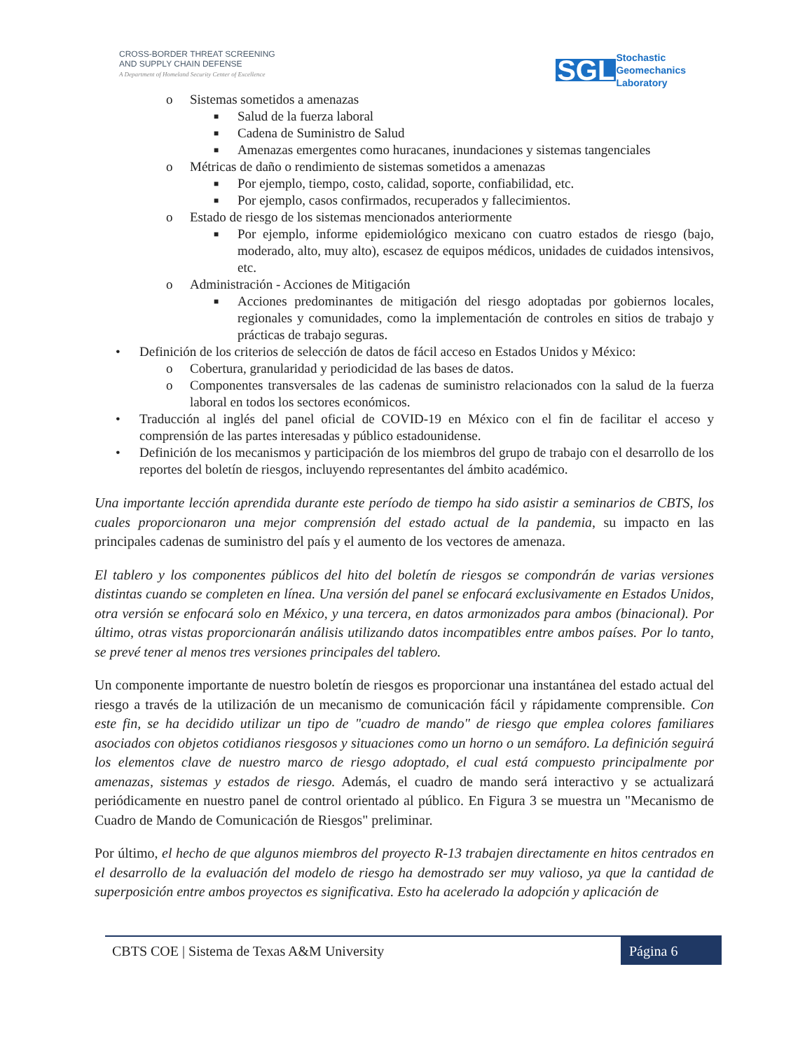CROSS-BORDER THREAT SCREENING
AND SUPPLY CHAIN DEFENSE
A Department of Homeland Security Center of Excellence
SGL Stochastic
Geomechanics
Laboratory
o Sistemas sometidos a amenazas
■ Salud de la fuerza laboral
■ Cadena de Suministro de Salud
■ Amenazas emergentes como huracanes, inundaciones y sistemas tangenciales
o Métricas de daño o rendimiento de sistemas sometidos a amenazas
■ Por ejemplo, tiempo, costo, calidad, soporte, confiabilidad, etc.
■ Por ejemplo, casos confirmados, recuperados y fallecimientos.
o Estado de riesgo de los sistemas mencionados anteriormente
■ Por ejemplo, informe epidemiológico mexicano con cuatro estados de riesgo (bajo, moderado, alto, muy alto), escasez de equipos médicos, unidades de cuidados intensivos, etc.
o Administración - Acciones de Mitigación
■ Acciones predominantes de mitigación del riesgo adoptadas por gobiernos locales, regionales y comunidades, como la implementación de controles en sitios de trabajo y prácticas de trabajo seguras.
• Definición de los criterios de selección de datos de fácil acceso en Estados Unidos y México:
o Cobertura, granularidad y periodicidad de las bases de datos.
o Componentes transversales de las cadenas de suministro relacionados con la salud de la fuerza laboral en todos los sectores económicos.
• Traducción al inglés del panel oficial de COVID-19 en México con el fin de facilitar el acceso y comprensión de las partes interesadas y público estadounidense.
• Definición de los mecanismos y participación de los miembros del grupo de trabajo con el desarrollo de los reportes del boletín de riesgos, incluyendo representantes del ámbito académico.
Una importante lección aprendida durante este período de tiempo ha sido asistir a seminarios de CBTS, los cuales proporcionaron una mejor comprensión del estado actual de la pandemia, su impacto en las principales cadenas de suministro del país y el aumento de los vectores de amenaza.
El tablero y los componentes públicos del hito del boletín de riesgos se compondrán de varias versiones distintas cuando se completen en línea. Una versión del panel se enfocará exclusivamente en Estados Unidos, otra versión se enfocará solo en México, y una tercera, en datos armonizados para ambos (binacional). Por último, otras vistas proporcionarán análisis utilizando datos incompatibles entre ambos países. Por lo tanto, se prevé tener al menos tres versiones principales del tablero.
Un componente importante de nuestro boletín de riesgos es proporcionar una instantánea del estado actual del riesgo a través de la utilización de un mecanismo de comunicación fácil y rápidamente comprensible. Con este fin, se ha decidido utilizar un tipo de "cuadro de mando" de riesgo que emplea colores familiares asociados con objetos cotidianos riesgosos y situaciones como un horno o un semáforo. La definición seguirá los elementos clave de nuestro marco de riesgo adoptado, el cual está compuesto principalmente por amenazas, sistemas y estados de riesgo. Además, el cuadro de mando será interactivo y se actualizará periódicamente en nuestro panel de control orientado al público. En Figura 3 se muestra un "Mecanismo de Cuadro de Mando de Comunicación de Riesgos" preliminar.
Por último, el hecho de que algunos miembros del proyecto R-13 trabajen directamente en hitos centrados en el desarrollo de la evaluación del modelo de riesgo ha demostrado ser muy valioso, ya que la cantidad de superposición entre ambos proyectos es significativa. Esto ha acelerado la adopción y aplicación de
CBTS COE | Sistema de Texas A&M University Página 6